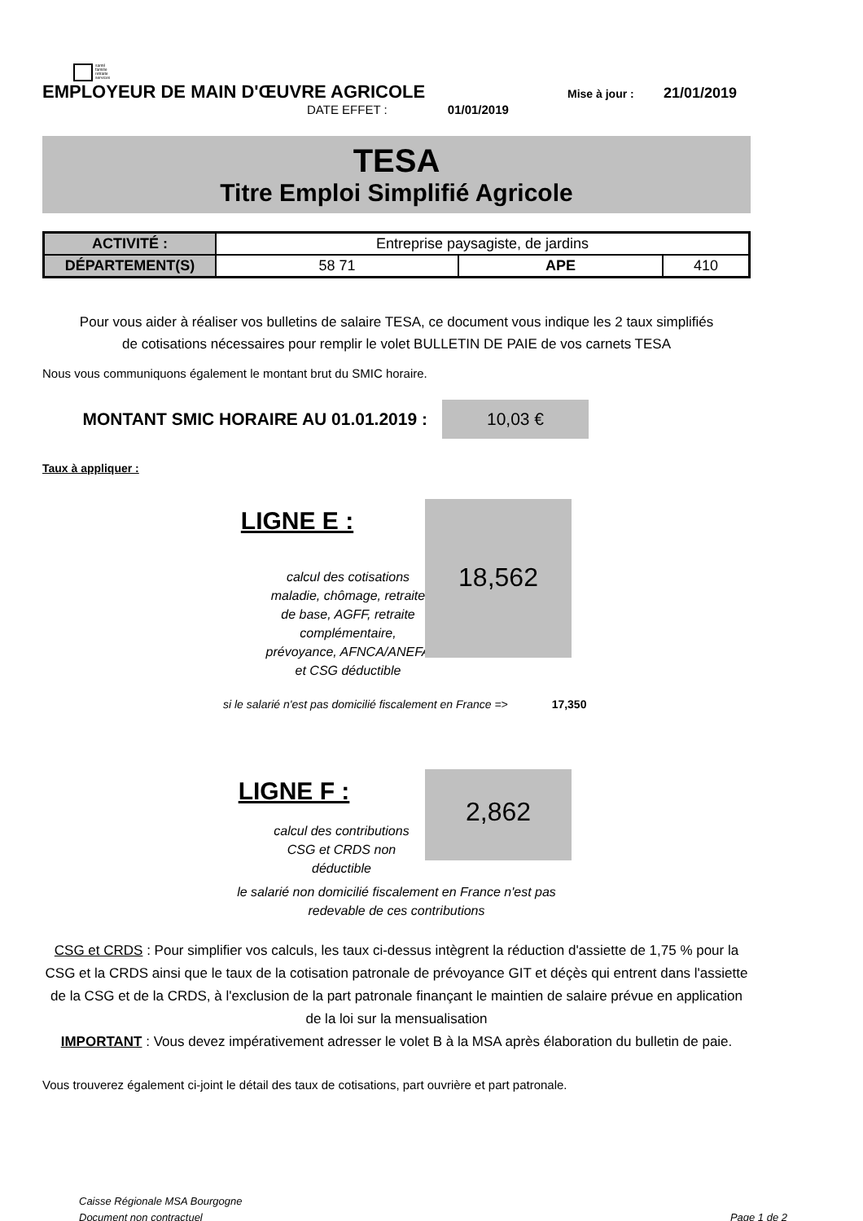santé
famille
retraite
services
EMPLOYEUR DE MAIN D'ŒUVRE AGRICOLE Mise à jour : 21/01/2019
DATE EFFET : 01/01/2019
TESA
Titre Emploi Simplifié Agricole
| ACTIVITÉ : | Entreprise paysagiste, de jardins | | |
| DÉPARTEMENT(S) | 58 71 | APE | 410 |
Pour vous aider à réaliser vos bulletins de salaire TESA, ce document vous indique les 2 taux simplifiés
de cotisations nécessaires pour remplir le volet BULLETIN DE PAIE de vos carnets TESA
Nous vous communiquons également le montant brut du SMIC horaire.
MONTANT SMIC HORAIRE AU 01.01.2019 :
10,03 €
Taux à appliquer :
LIGNE E :
calcul des cotisations maladie, chômage, retraite de base, AGFF, retraite complémentaire, prévoyance, AFNCA/ANEFA et CSG déductible
18,562
si le salarié n'est pas domicilié fiscalement en France => 17,350
LIGNE F :
calcul des contributions CSG et CRDS non déductible
2,862
le salarié non domicilié fiscalement en France n'est pas redevable de ces contributions
CSG et CRDS : Pour simplifier vos calculs, les taux ci-dessus intègrent la réduction d'assiette de 1,75 % pour la CSG et la CRDS ainsi que le taux de la cotisation patronale de prévoyance GIT et déçès qui entrent dans l'assiette de la CSG et de la CRDS, à l'exclusion de la part patronale finançant le maintien de salaire prévue en application de la loi sur la mensualisation
IMPORTANT : Vous devez impérativement adresser le volet B à la MSA après élaboration du bulletin de paie.
Vous trouverez également ci-joint le détail des taux de cotisations, part ouvrière et part patronale.
Caisse Régionale MSA Bourgogne
Document non contractuel Page 1 de 2